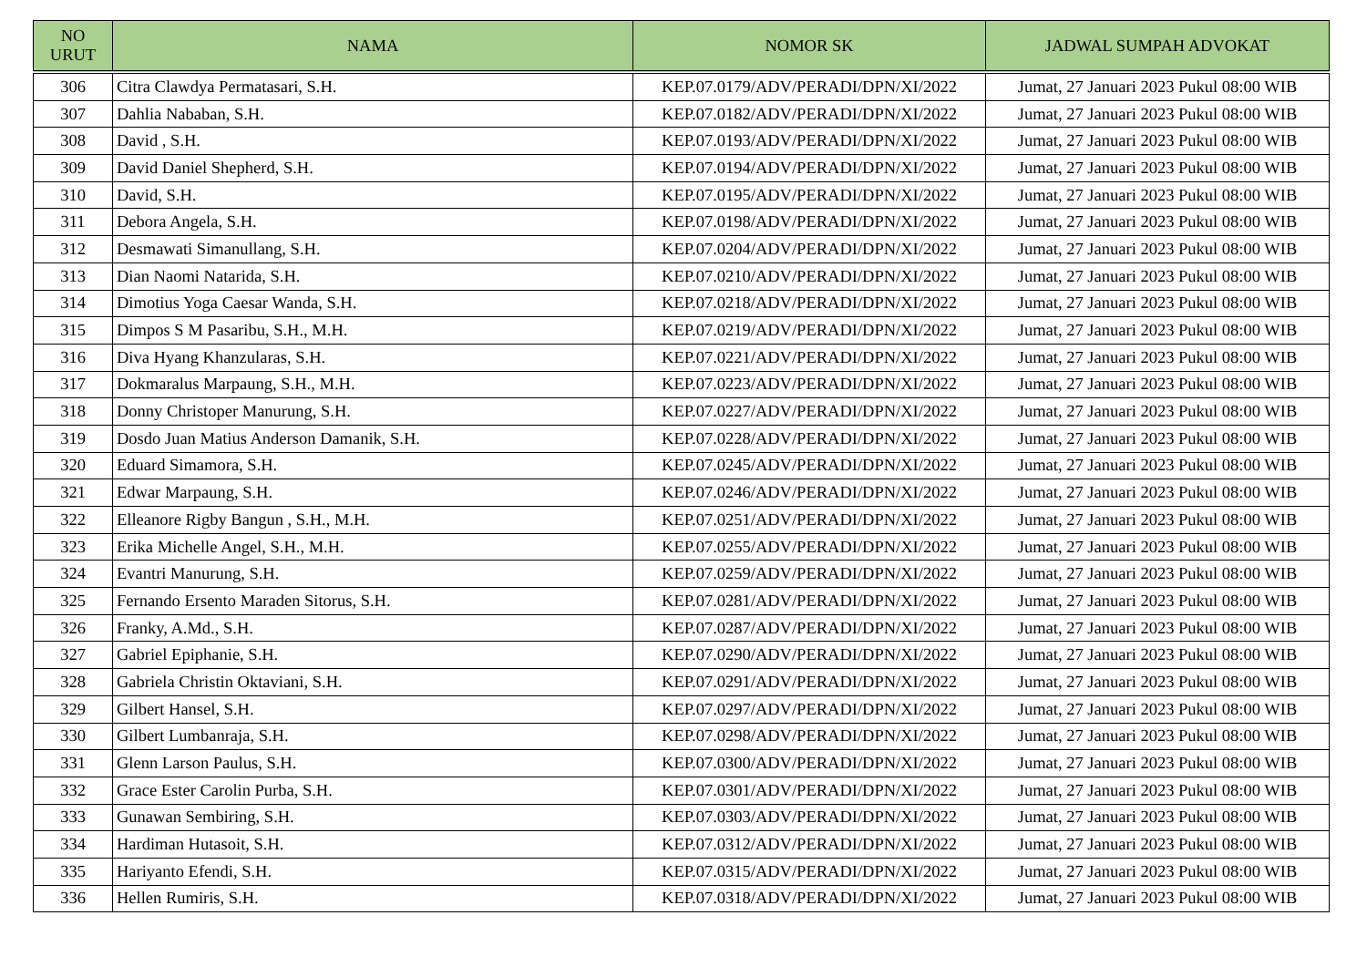| NO URUT | NAMA | NOMOR SK | JADWAL SUMPAH ADVOKAT |
| --- | --- | --- | --- |
| 306 | Citra Clawdya Permatasari, S.H. | KEP.07.0179/ADV/PERADI/DPN/XI/2022 | Jumat, 27 Januari 2023 Pukul 08:00 WIB |
| 307 | Dahlia Nababan, S.H. | KEP.07.0182/ADV/PERADI/DPN/XI/2022 | Jumat, 27 Januari 2023 Pukul 08:00 WIB |
| 308 | David , S.H. | KEP.07.0193/ADV/PERADI/DPN/XI/2022 | Jumat, 27 Januari 2023 Pukul 08:00 WIB |
| 309 | David Daniel Shepherd, S.H. | KEP.07.0194/ADV/PERADI/DPN/XI/2022 | Jumat, 27 Januari 2023 Pukul 08:00 WIB |
| 310 | David, S.H. | KEP.07.0195/ADV/PERADI/DPN/XI/2022 | Jumat, 27 Januari 2023 Pukul 08:00 WIB |
| 311 | Debora Angela, S.H. | KEP.07.0198/ADV/PERADI/DPN/XI/2022 | Jumat, 27 Januari 2023 Pukul 08:00 WIB |
| 312 | Desmawati Simanullang, S.H. | KEP.07.0204/ADV/PERADI/DPN/XI/2022 | Jumat, 27 Januari 2023 Pukul 08:00 WIB |
| 313 | Dian Naomi Natarida, S.H. | KEP.07.0210/ADV/PERADI/DPN/XI/2022 | Jumat, 27 Januari 2023 Pukul 08:00 WIB |
| 314 | Dimotius Yoga Caesar Wanda, S.H. | KEP.07.0218/ADV/PERADI/DPN/XI/2022 | Jumat, 27 Januari 2023 Pukul 08:00 WIB |
| 315 | Dimpos S M Pasaribu, S.H., M.H. | KEP.07.0219/ADV/PERADI/DPN/XI/2022 | Jumat, 27 Januari 2023 Pukul 08:00 WIB |
| 316 | Diva Hyang Khanzularas, S.H. | KEP.07.0221/ADV/PERADI/DPN/XI/2022 | Jumat, 27 Januari 2023 Pukul 08:00 WIB |
| 317 | Dokmaralus Marpaung, S.H., M.H. | KEP.07.0223/ADV/PERADI/DPN/XI/2022 | Jumat, 27 Januari 2023 Pukul 08:00 WIB |
| 318 | Donny Christoper Manurung, S.H. | KEP.07.0227/ADV/PERADI/DPN/XI/2022 | Jumat, 27 Januari 2023 Pukul 08:00 WIB |
| 319 | Dosdo Juan Matius Anderson Damanik, S.H. | KEP.07.0228/ADV/PERADI/DPN/XI/2022 | Jumat, 27 Januari 2023 Pukul 08:00 WIB |
| 320 | Eduard Simamora, S.H. | KEP.07.0245/ADV/PERADI/DPN/XI/2022 | Jumat, 27 Januari 2023 Pukul 08:00 WIB |
| 321 | Edwar Marpaung, S.H. | KEP.07.0246/ADV/PERADI/DPN/XI/2022 | Jumat, 27 Januari 2023 Pukul 08:00 WIB |
| 322 | Elleanore Rigby Bangun , S.H., M.H. | KEP.07.0251/ADV/PERADI/DPN/XI/2022 | Jumat, 27 Januari 2023 Pukul 08:00 WIB |
| 323 | Erika Michelle Angel, S.H., M.H. | KEP.07.0255/ADV/PERADI/DPN/XI/2022 | Jumat, 27 Januari 2023 Pukul 08:00 WIB |
| 324 | Evantri Manurung, S.H. | KEP.07.0259/ADV/PERADI/DPN/XI/2022 | Jumat, 27 Januari 2023 Pukul 08:00 WIB |
| 325 | Fernando Ersento Maraden Sitorus, S.H. | KEP.07.0281/ADV/PERADI/DPN/XI/2022 | Jumat, 27 Januari 2023 Pukul 08:00 WIB |
| 326 | Franky, A.Md., S.H. | KEP.07.0287/ADV/PERADI/DPN/XI/2022 | Jumat, 27 Januari 2023 Pukul 08:00 WIB |
| 327 | Gabriel Epiphanie, S.H. | KEP.07.0290/ADV/PERADI/DPN/XI/2022 | Jumat, 27 Januari 2023 Pukul 08:00 WIB |
| 328 | Gabriela Christin Oktaviani, S.H. | KEP.07.0291/ADV/PERADI/DPN/XI/2022 | Jumat, 27 Januari 2023 Pukul 08:00 WIB |
| 329 | Gilbert Hansel, S.H. | KEP.07.0297/ADV/PERADI/DPN/XI/2022 | Jumat, 27 Januari 2023 Pukul 08:00 WIB |
| 330 | Gilbert Lumbanraja, S.H. | KEP.07.0298/ADV/PERADI/DPN/XI/2022 | Jumat, 27 Januari 2023 Pukul 08:00 WIB |
| 331 | Glenn Larson Paulus, S.H. | KEP.07.0300/ADV/PERADI/DPN/XI/2022 | Jumat, 27 Januari 2023 Pukul 08:00 WIB |
| 332 | Grace Ester Carolin Purba, S.H. | KEP.07.0301/ADV/PERADI/DPN/XI/2022 | Jumat, 27 Januari 2023 Pukul 08:00 WIB |
| 333 | Gunawan Sembiring, S.H. | KEP.07.0303/ADV/PERADI/DPN/XI/2022 | Jumat, 27 Januari 2023 Pukul 08:00 WIB |
| 334 | Hardiman Hutasoit, S.H. | KEP.07.0312/ADV/PERADI/DPN/XI/2022 | Jumat, 27 Januari 2023 Pukul 08:00 WIB |
| 335 | Hariyanto Efendi, S.H. | KEP.07.0315/ADV/PERADI/DPN/XI/2022 | Jumat, 27 Januari 2023 Pukul 08:00 WIB |
| 336 | Hellen Rumiris, S.H. | KEP.07.0318/ADV/PERADI/DPN/XI/2022 | Jumat, 27 Januari 2023 Pukul 08:00 WIB |